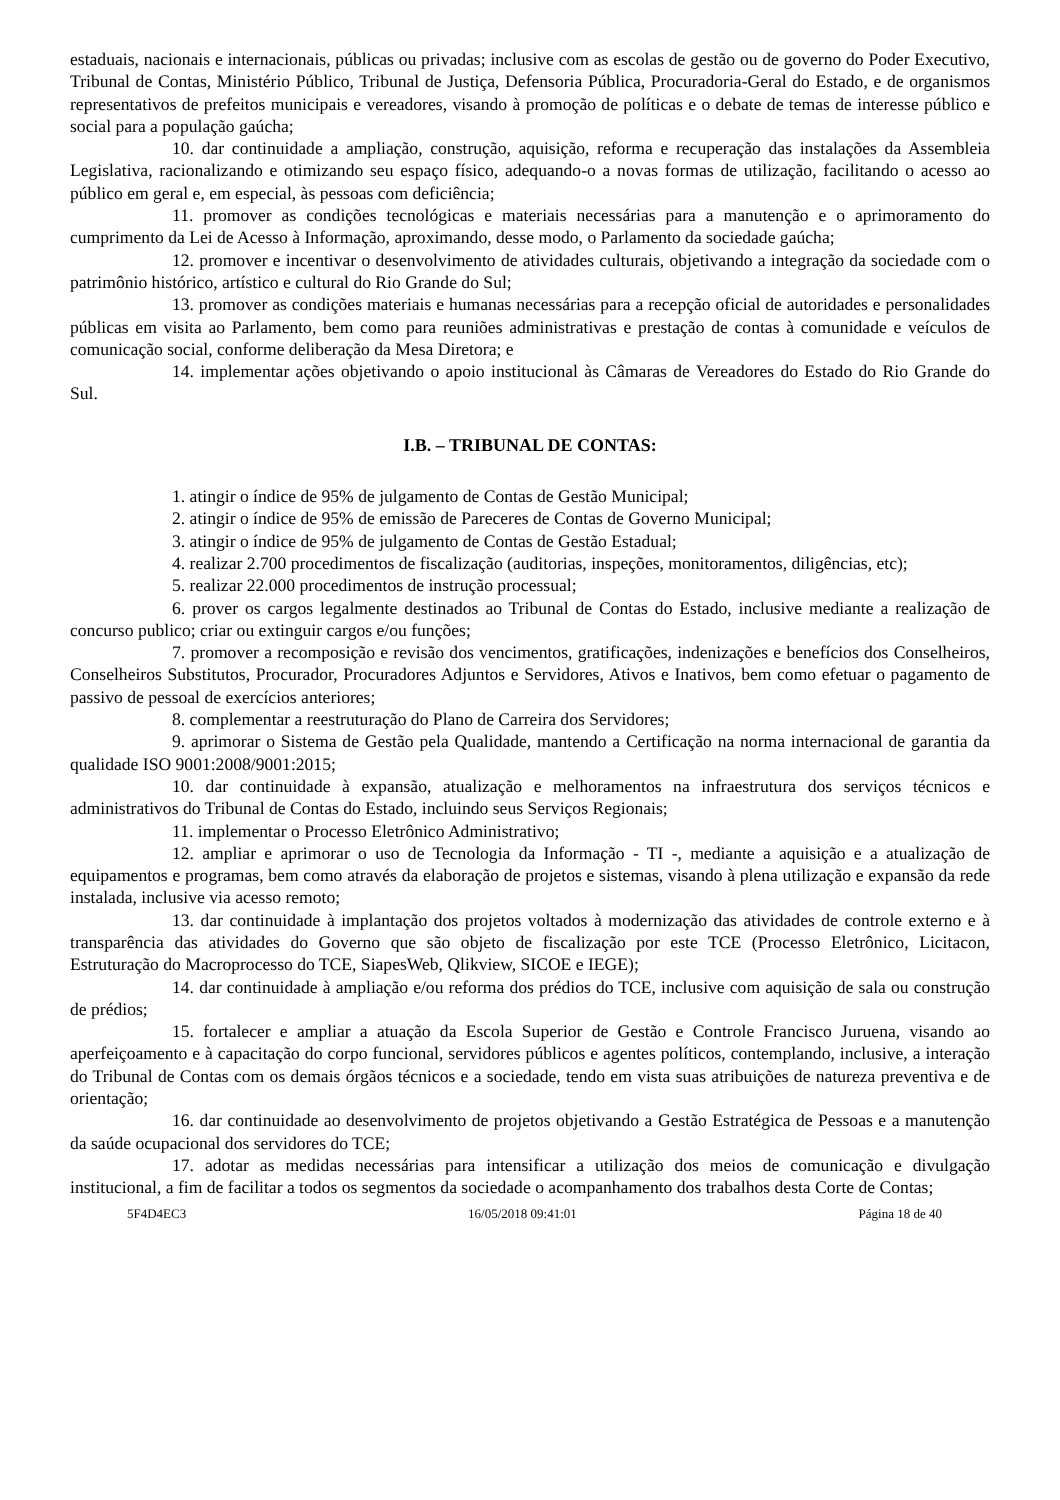estaduais, nacionais e internacionais, públicas ou privadas; inclusive com as escolas de gestão ou de governo do Poder Executivo, Tribunal de Contas, Ministério Público, Tribunal de Justiça, Defensoria Pública, Procuradoria-Geral do Estado, e de organismos representativos de prefeitos municipais e vereadores, visando à promoção de políticas e o debate de temas de interesse público e social para a população gaúcha;
10. dar continuidade a ampliação, construção, aquisição, reforma e recuperação das instalações da Assembleia Legislativa, racionalizando e otimizando seu espaço físico, adequando-o a novas formas de utilização, facilitando o acesso ao público em geral e, em especial, às pessoas com deficiência;
11. promover as condições tecnológicas e materiais necessárias para a manutenção e o aprimoramento do cumprimento da Lei de Acesso à Informação, aproximando, desse modo, o Parlamento da sociedade gaúcha;
12. promover e incentivar o desenvolvimento de atividades culturais, objetivando a integração da sociedade com o patrimônio histórico, artístico e cultural do Rio Grande do Sul;
13. promover as condições materiais e humanas necessárias para a recepção oficial de autoridades e personalidades públicas em visita ao Parlamento, bem como para reuniões administrativas e prestação de contas à comunidade e veículos de comunicação social, conforme deliberação da Mesa Diretora; e
14. implementar ações objetivando o apoio institucional às Câmaras de Vereadores do Estado do Rio Grande do Sul.
I.B. – TRIBUNAL DE CONTAS:
1. atingir o índice de 95% de julgamento de Contas de Gestão Municipal;
2. atingir o índice de 95% de emissão de Pareceres de Contas de Governo Municipal;
3. atingir o índice de 95% de julgamento de Contas de Gestão Estadual;
4. realizar 2.700 procedimentos de fiscalização (auditorias, inspeções, monitoramentos, diligências, etc);
5. realizar 22.000 procedimentos de instrução processual;
6. prover os cargos legalmente destinados ao Tribunal de Contas do Estado, inclusive mediante a realização de concurso publico; criar ou extinguir cargos e/ou funções;
7. promover a recomposição e revisão dos vencimentos, gratificações, indenizações e benefícios dos Conselheiros, Conselheiros Substitutos, Procurador, Procuradores Adjuntos e Servidores, Ativos e Inativos, bem como efetuar o pagamento de passivo de pessoal de exercícios anteriores;
8. complementar a reestruturação do Plano de Carreira dos Servidores;
9. aprimorar o Sistema de Gestão pela Qualidade, mantendo a Certificação na norma internacional de garantia da qualidade ISO 9001:2008/9001:2015;
10. dar continuidade à expansão, atualização e melhoramentos na infraestrutura dos serviços técnicos e administrativos do Tribunal de Contas do Estado, incluindo seus Serviços Regionais;
11. implementar o Processo Eletrônico Administrativo;
12. ampliar e aprimorar o uso de Tecnologia da Informação - TI -, mediante a aquisição e a atualização de equipamentos e programas, bem como através da elaboração de projetos e sistemas, visando à plena utilização e expansão da rede instalada, inclusive via acesso remoto;
13. dar continuidade à implantação dos projetos voltados à modernização das atividades de controle externo e à transparência das atividades do Governo que são objeto de fiscalização por este TCE (Processo Eletrônico, Licitacon, Estruturação do Macroprocesso do TCE, SiapesWeb, Qlikview, SICOE e IEGE);
14. dar continuidade à ampliação e/ou reforma dos prédios do TCE, inclusive com aquisição de sala ou construção de prédios;
15. fortalecer e ampliar a atuação da Escola Superior de Gestão e Controle Francisco Juruena, visando ao aperfeiçoamento e à capacitação do corpo funcional, servidores públicos e agentes políticos, contemplando, inclusive, a interação do Tribunal de Contas com os demais órgãos técnicos e a sociedade, tendo em vista suas atribuições de natureza preventiva e de orientação;
16. dar continuidade ao desenvolvimento de projetos objetivando a Gestão Estratégica de Pessoas e a manutenção da saúde ocupacional dos servidores do TCE;
17. adotar as medidas necessárias para intensificar a utilização dos meios de comunicação e divulgação institucional, a fim de facilitar a todos os segmentos da sociedade o acompanhamento dos trabalhos desta Corte de Contas;
5F4D4EC3 16/05/2018 09:41:01 Página 18 de 40